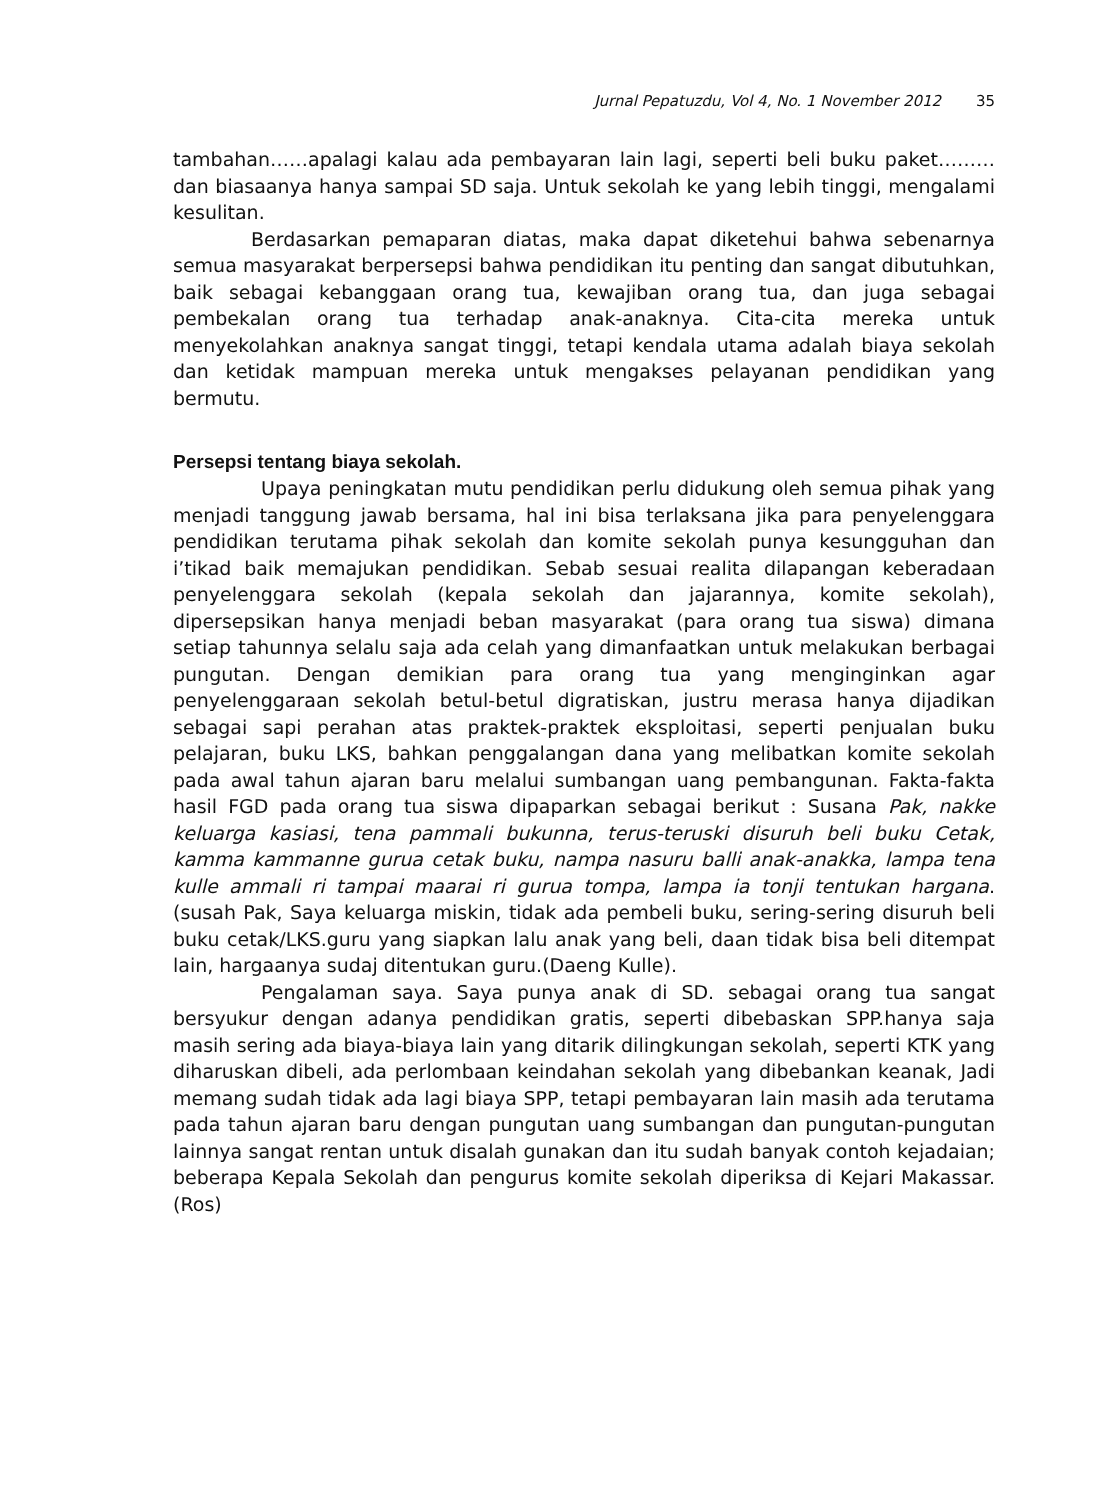Jurnal Pepatuzdu, Vol 4, No. 1 November 2012 35
tambahan……apalagi kalau ada pembayaran lain lagi, seperti beli buku paket………dan biasaanya hanya sampai SD saja. Untuk sekolah ke yang lebih tinggi, mengalami kesulitan.
Berdasarkan pemaparan diatas, maka dapat diketehui bahwa sebenarnya semua masyarakat berpersepsi bahwa pendidikan itu penting dan sangat dibutuhkan, baik sebagai kebanggaan orang tua, kewajiban orang tua, dan juga sebagai pembekalan orang tua terhadap anak-anaknya. Cita-cita mereka untuk menyekolahkan anaknya sangat tinggi, tetapi kendala utama adalah biaya sekolah dan ketidak mampuan mereka untuk mengakses pelayanan pendidikan yang bermutu.
Persepsi tentang biaya sekolah.
Upaya peningkatan mutu pendidikan perlu didukung oleh semua pihak yang menjadi tanggung jawab bersama, hal ini bisa terlaksana jika para penyelenggara pendidikan terutama pihak sekolah dan komite sekolah punya kesungguhan dan i’tikad baik memajukan pendidikan. Sebab sesuai realita dilapangan keberadaan penyelenggara sekolah (kepala sekolah dan jajarannya, komite sekolah), dipersepsikan hanya menjadi beban masyarakat (para orang tua siswa) dimana setiap tahunnya selalu saja ada celah yang dimanfaatkan untuk melakukan berbagai pungutan. Dengan demikian para orang tua yang menginginkan agar penyelenggaraan sekolah betul-betul digratiskan, justru merasa hanya dijadikan sebagai sapi perahan atas praktek-praktek eksploitasi, seperti penjualan buku pelajaran, buku LKS, bahkan penggalangan dana yang melibatkan komite sekolah pada awal tahun ajaran baru melalui sumbangan uang pembangunan. Fakta-fakta hasil FGD pada orang tua siswa dipaparkan sebagai berikut : Susana Pak, nakke keluarga kasiasi, tena pammali bukunna, terus-teruski disuruh beli buku Cetak, kamma kammanne gurua cetak buku, nampa nasuru balli anak-anakka, lampa tena kulle ammali ri tampai maarai ri gurua tompa, lampa ia tonji tentukan hargana. (susah Pak, Saya keluarga miskin, tidak ada pembeli buku, sering-sering disuruh beli buku cetak/LKS.guru yang siapkan lalu anak yang beli, daan tidak bisa beli ditempat lain, hargaanya sudaj ditentukan guru.(Daeng Kulle).
Pengalaman saya. Saya punya anak di SD. sebagai orang tua sangat bersyukur dengan adanya pendidikan gratis, seperti dibebaskan SPP.hanya saja masih sering ada biaya-biaya lain yang ditarik dilingkungan sekolah, seperti KTK yang diharuskan dibeli, ada perlombaan keindahan sekolah yang dibebankan keanak, Jadi memang sudah tidak ada lagi biaya SPP, tetapi pembayaran lain masih ada terutama pada tahun ajaran baru dengan pungutan uang sumbangan dan pungutan-pungutan lainnya sangat rentan untuk disalah gunakan dan itu sudah banyak contoh kejadaian; beberapa Kepala Sekolah dan pengurus komite sekolah diperiksa di Kejari Makassar.(Ros)